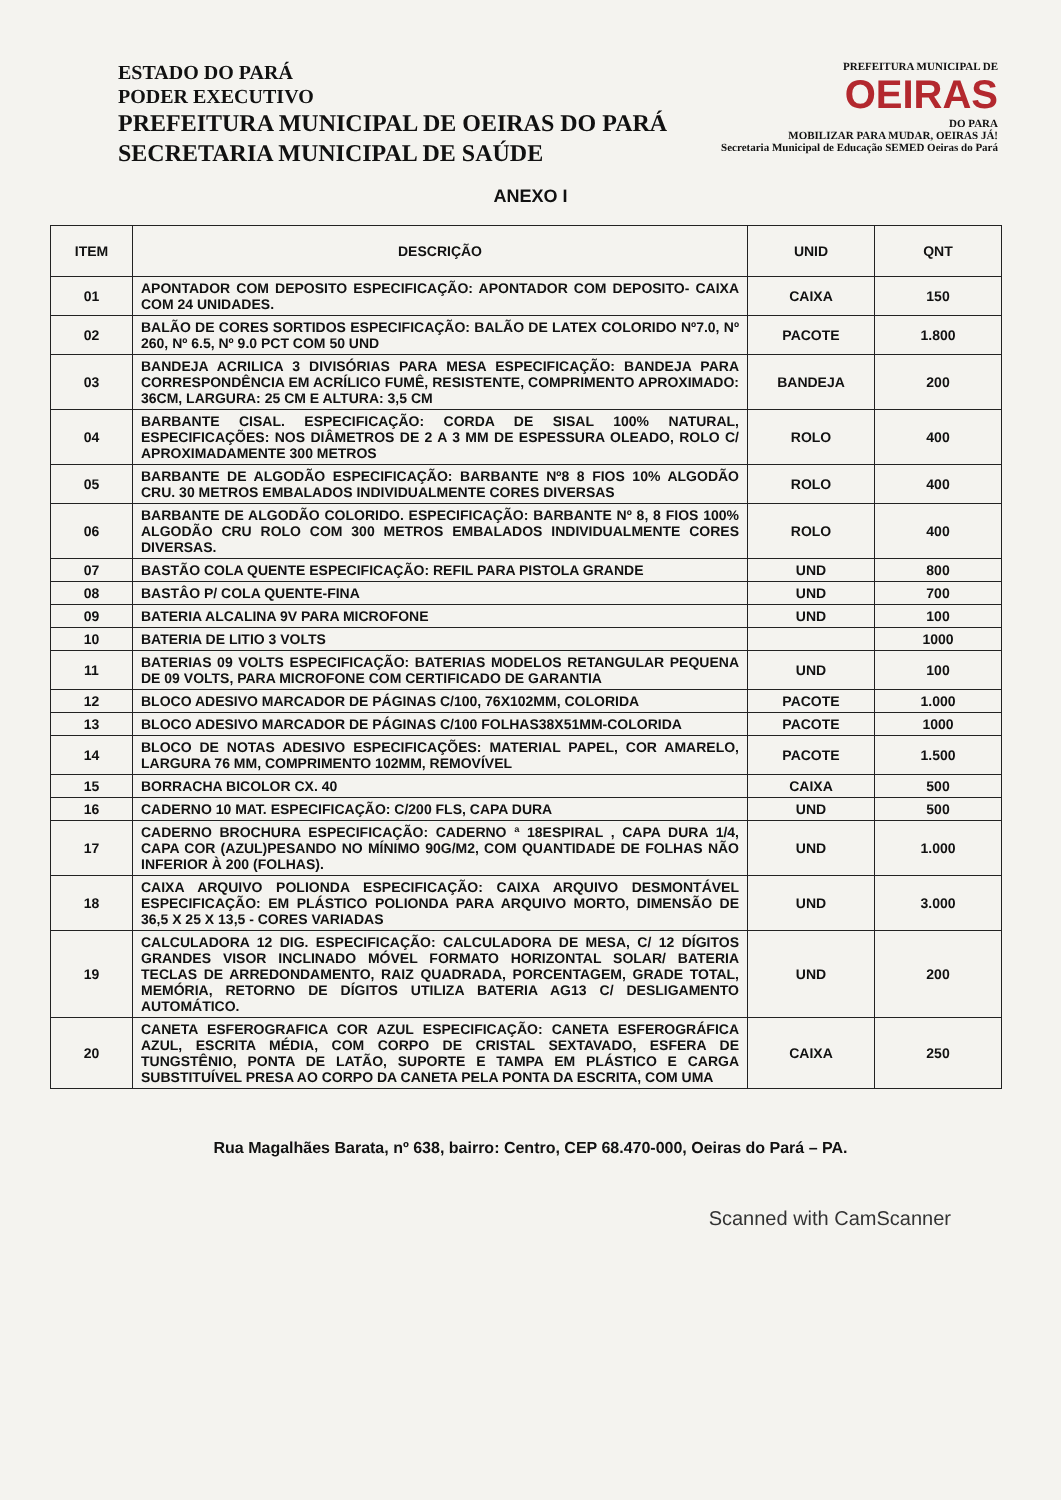ESTADO DO PARÁ
PODER EXECUTIVO
PREFEITURA MUNICIPAL DE OEIRAS DO PARÁ
SECRETARIA MUNICIPAL DE SAÚDE
PREFEITURA MUNICIPAL DE
OEIRAS
DO PARA
MOBILIZAR PARA MUDAR, OEIRAS JÁ!
Secretaria Municipal de Educação SEMED Oeiras do Pará
ANEXO I
| ITEM | DESCRIÇÃO | UNID | QNT |
| --- | --- | --- | --- |
| 01 | APONTADOR COM DEPOSITO ESPECIFICAÇÃO: APONTADOR COM DEPOSITO- CAIXA COM 24 UNIDADES. | CAIXA | 150 |
| 02 | BALÃO DE CORES SORTIDOS ESPECIFICAÇÃO: BALÃO DE LATEX COLORIDO Nº7.0, Nº 260, Nº 6.5, Nº 9.0 PCT COM 50 UND | PACOTE | 1.800 |
| 03 | BANDEJA ACRILICA 3 DIVISÓRIAS PARA MESA ESPECIFICAÇÃO: BANDEJA PARA CORRESPONDÊNCIA EM ACRÍLICO FUMÊ, RESISTENTE, COMPRIMENTO APROXIMADO: 36CM, LARGURA: 25 CM E ALTURA: 3,5 CM | BANDEJA | 200 |
| 04 | BARBANTE CISAL. ESPECIFICAÇÃO: CORDA DE SISAL 100% NATURAL, ESPECIFICAÇÕES: NOS DIÂMETROS DE 2 A 3 MM DE ESPESSURA OLEADO, ROLO C/ APROXIMADAMENTE 300 METROS | ROLO | 400 |
| 05 | BARBANTE DE ALGODÃO ESPECIFICAÇÃO: BARBANTE Nº8 8 FIOS 10% ALGODÃO CRU. 30 METROS EMBALADOS INDIVIDUALMENTE CORES DIVERSAS | ROLO | 400 |
| 06 | BARBANTE DE ALGODÃO COLORIDO. ESPECIFICAÇÃO: BARBANTE Nº 8, 8 FIOS 100% ALGODÃO CRU ROLO COM 300 METROS EMBALADOS INDIVIDUALMENTE CORES DIVERSAS. | ROLO | 400 |
| 07 | BASTÃO COLA QUENTE ESPECIFICAÇÃO: REFIL PARA PISTOLA GRANDE | UND | 800 |
| 08 | BASTÂO P/ COLA QUENTE-FINA | UND | 700 |
| 09 | BATERIA ALCALINA 9V PARA MICROFONE | UND | 100 |
| 10 | BATERIA DE LITIO 3 VOLTS | | 1000 |
| 11 | BATERIAS 09 VOLTS ESPECIFICAÇÃO: BATERIAS MODELOS RETANGULAR PEQUENA DE 09 VOLTS, PARA MICROFONE COM CERTIFICADO DE GARANTIA | UND | 100 |
| 12 | BLOCO ADESIVO MARCADOR DE PÁGINAS C/100, 76X102MM, COLORIDA | PACOTE | 1.000 |
| 13 | BLOCO ADESIVO MARCADOR DE PÁGINAS C/100 FOLHAS38X51MM-COLORIDA | PACOTE | 1000 |
| 14 | BLOCO DE NOTAS ADESIVO ESPECIFICAÇÕES: MATERIAL PAPEL, COR AMARELO, LARGURA 76 MM, COMPRIMENTO 102MM, REMOVÍVEL | PACOTE | 1.500 |
| 15 | BORRACHA BICOLOR CX. 40 | CAIXA | 500 |
| 16 | CADERNO 10 MAT. ESPECIFICAÇÃO: C/200 FLS, CAPA DURA | UND | 500 |
| 17 | CADERNO BROCHURA ESPECIFICAÇÃO: CADERNO ª 18ESPIRAL , CAPA DURA 1/4, CAPA COR (AZUL)PESANDO NO MÍNIMO 90G/M2, COM QUANTIDADE DE FOLHAS NÃO INFERIOR À 200 (FOLHAS). | UND | 1.000 |
| 18 | CAIXA ARQUIVO POLIONDA ESPECIFICAÇÃO: CAIXA ARQUIVO DESMONTÁVEL ESPECIFICAÇÃO: EM PLÁSTICO POLIONDA PARA ARQUIVO MORTO, DIMENSÃO DE 36,5 X 25 X 13,5 - CORES VARIADAS | UND | 3.000 |
| 19 | CALCULADORA 12 DIG. ESPECIFICAÇÃO: CALCULADORA DE MESA, C/ 12 DÍGITOS GRANDES VISOR INCLINADO MÓVEL FORMATO HORIZONTAL SOLAR/ BATERIA TECLAS DE ARREDONDAMENTO, RAIZ QUADRADA, PORCENTAGEM, GRADE TOTAL, MEMÓRIA, RETORNO DE DÍGITOS UTILIZA BATERIA AG13 C/ DESLIGAMENTO AUTOMÁTICO. | UND | 200 |
| 20 | CANETA ESFEROGRAFICA COR AZUL ESPECIFICAÇÃO: CANETA ESFEROGRÁFICA AZUL, ESCRITA MÉDIA, COM CORPO DE CRISTAL SEXTAVADO, ESFERA DE TUNGSTÊNIO, PONTA DE LATÃO, SUPORTE E TAMPA EM PLÁSTICO E CARGA SUBSTITUÍVEL PRESA AO CORPO DA CANETA PELA PONTA DA ESCRITA, COM UMA | CAIXA | 250 |
Rua Magalhães Barata, nº 638, bairro: Centro, CEP 68.470-000, Oeiras do Pará – PA.
Scanned with CamScanner